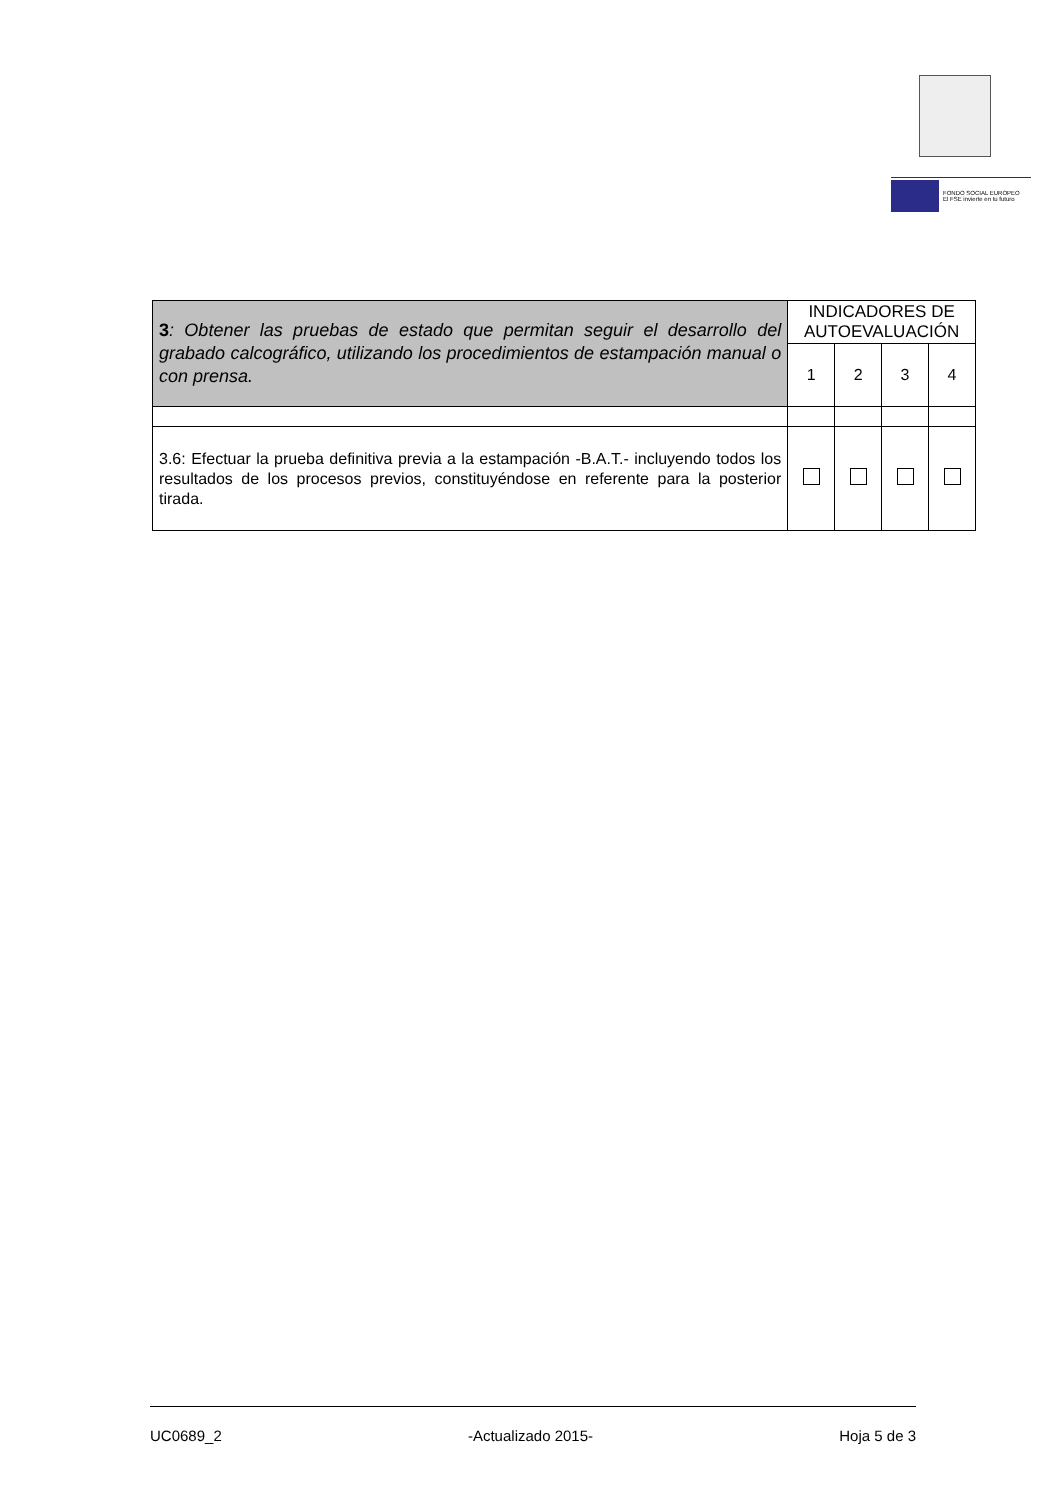FONDO SOCIAL EUROPEO
El FSE invierte en tu futuro
| 3 : Obtener las pruebas de estado que permitan seguir el desarrollo del grabado calcográfico, utilizando los procedimientos de estampación manual o con prensa. | INDICADORES DE AUTOEVALUACIÓN | | | |
| | 1 | 2 | 3 | 4 |
| 3.6: Efectuar la prueba definitiva previa a la estampación -B.A.T.- incluyendo todos los resultados de los procesos previos, constituyéndose en referente para la posterior tirada. | | | | |
UC0689_2 -Actualizado 2015- Hoja 5 de 3